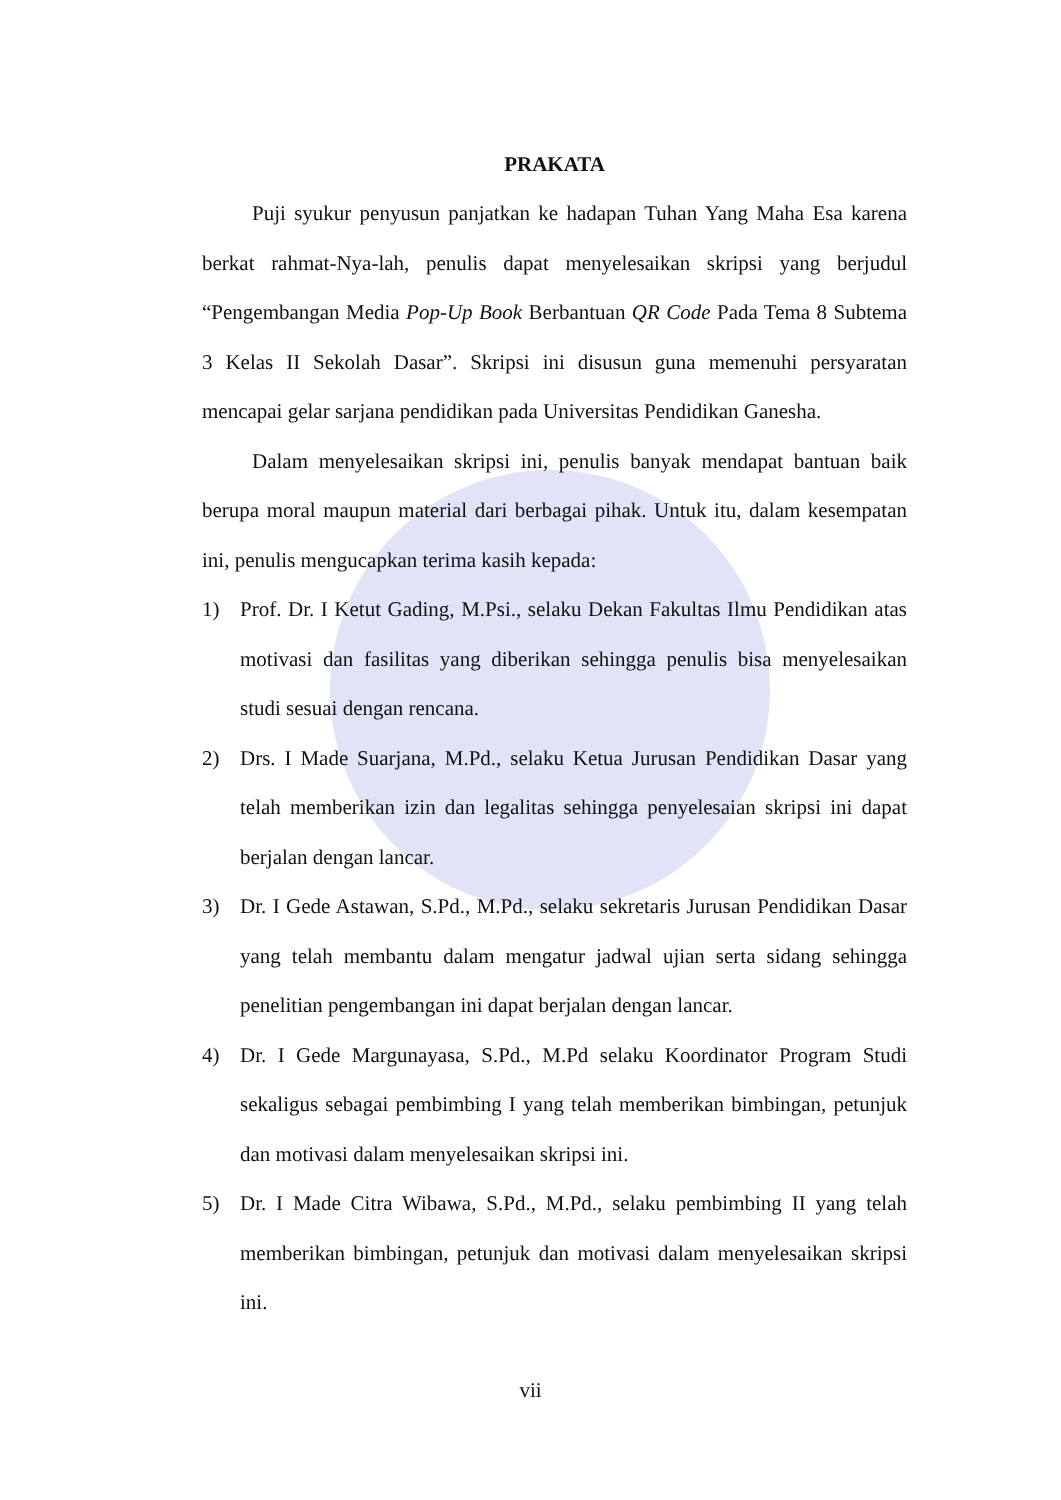PRAKATA
Puji syukur penyusun panjatkan ke hadapan Tuhan Yang Maha Esa karena berkat rahmat-Nya-lah, penulis dapat menyelesaikan skripsi yang berjudul “Pengembangan Media Pop-Up Book Berbantuan QR Code Pada Tema 8 Subtema 3 Kelas II Sekolah Dasar”. Skripsi ini disusun guna memenuhi persyaratan mencapai gelar sarjana pendidikan pada Universitas Pendidikan Ganesha.
Dalam menyelesaikan skripsi ini, penulis banyak mendapat bantuan baik berupa moral maupun material dari berbagai pihak. Untuk itu, dalam kesempatan ini, penulis mengucapkan terima kasih kepada:
1) Prof. Dr. I Ketut Gading, M.Psi., selaku Dekan Fakultas Ilmu Pendidikan atas motivasi dan fasilitas yang diberikan sehingga penulis bisa menyelesaikan studi sesuai dengan rencana.
2) Drs. I Made Suarjana, M.Pd., selaku Ketua Jurusan Pendidikan Dasar yang telah memberikan izin dan legalitas sehingga penyelesaian skripsi ini dapat berjalan dengan lancar.
3) Dr. I Gede Astawan, S.Pd., M.Pd., selaku sekretaris Jurusan Pendidikan Dasar yang telah membantu dalam mengatur jadwal ujian serta sidang sehingga penelitian pengembangan ini dapat berjalan dengan lancar.
4) Dr. I Gede Margunayasa, S.Pd., M.Pd selaku Koordinator Program Studi sekaligus sebagai pembimbing I yang telah memberikan bimbingan, petunjuk dan motivasi dalam menyelesaikan skripsi ini.
5) Dr. I Made Citra Wibawa, S.Pd., M.Pd., selaku pembimbing II yang telah memberikan bimbingan, petunjuk dan motivasi dalam menyelesaikan skripsi ini.
vii